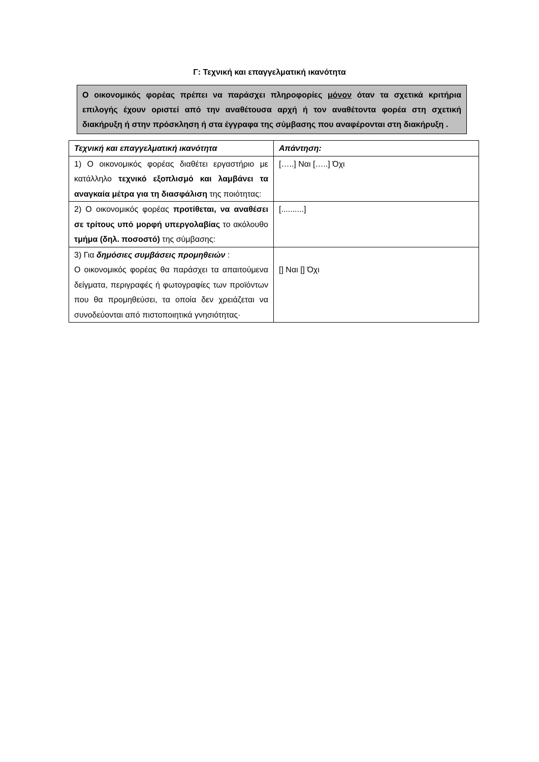Γ: Τεχνική και επαγγελματική ικανότητα
Ο οικονομικός φορέας πρέπει να παράσχει πληροφορίες μόνον όταν τα σχετικά κριτήρια επιλογής έχουν οριστεί από την αναθέτουσα αρχή ή τον αναθέτοντα φορέα στη σχετική διακήρυξη ή στην πρόσκληση ή στα έγγραφα της σύμβασης που αναφέρονται στη διακήρυξη .
| Τεχνική και επαγγελματική ικανότητα | Απάντηση: |
| --- | --- |
| 1) Ο οικονομικός φορέας διαθέτει εργαστήριο με κατάλληλο τεχνικό εξοπλισμό και λαμβάνει τα αναγκαία μέτρα για τη διασφάλιση της ποιότητας: | […..] Ναι […..] Όχι |
| 2) Ο οικονομικός φορέας προτίθεται, να αναθέσει σε τρίτους υπό μορφή υπεργολαβίας το ακόλουθο τμήμα (δηλ. ποσοστό) της σύμβασης: | [..........] |
| 3) Για δημόσιες συμβάσεις προμηθειών : Ο οικονομικός φορέας θα παράσχει τα απαιτούμενα δείγματα, περιγραφές ή φωτογραφίες των προϊόντων που θα προμηθεύσει, τα οποία δεν χρειάζεται να συνοδεύονται από πιστοποιητικά γνησιότητας· | [] Ναι [] Όχι |